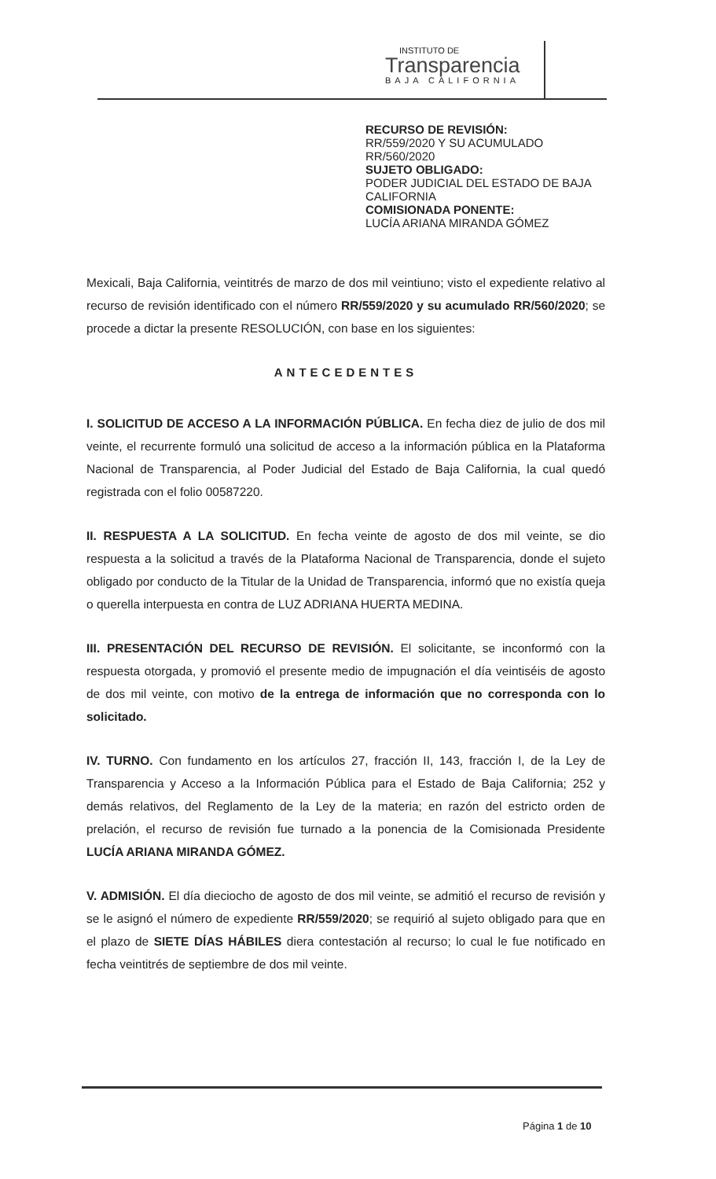INSTITUTO DE
Transparencia
BAJA CALIFORNIA
RECURSO DE REVISIÓN:
RR/559/2020 Y SU ACUMULADO RR/560/2020
SUJETO OBLIGADO:
PODER JUDICIAL DEL ESTADO DE BAJA CALIFORNIA
COMISIONADA PONENTE:
LUCÍA ARIANA MIRANDA GÓMEZ
Mexicali, Baja California, veintitrés de marzo de dos mil veintiuno; visto el expediente relativo al recurso de revisión identificado con el número RR/559/2020 y su acumulado RR/560/2020; se procede a dictar la presente RESOLUCIÓN, con base en los siguientes:
ANTECEDENTES
I. SOLICITUD DE ACCESO A LA INFORMACIÓN PÚBLICA. En fecha diez de julio de dos mil veinte, el recurrente formuló una solicitud de acceso a la información pública en la Plataforma Nacional de Transparencia, al Poder Judicial del Estado de Baja California, la cual quedó registrada con el folio 00587220.
II. RESPUESTA A LA SOLICITUD. En fecha veinte de agosto de dos mil veinte, se dio respuesta a la solicitud a través de la Plataforma Nacional de Transparencia, donde el sujeto obligado por conducto de la Titular de la Unidad de Transparencia, informó que no existía queja o querella interpuesta en contra de LUZ ADRIANA HUERTA MEDINA.
III. PRESENTACIÓN DEL RECURSO DE REVISIÓN. El solicitante, se inconformó con la respuesta otorgada, y promovió el presente medio de impugnación el día veintiséis de agosto de dos mil veinte, con motivo de la entrega de información que no corresponda con lo solicitado.
IV. TURNO. Con fundamento en los artículos 27, fracción II, 143, fracción I, de la Ley de Transparencia y Acceso a la Información Pública para el Estado de Baja California; 252 y demás relativos, del Reglamento de la Ley de la materia; en razón del estricto orden de prelación, el recurso de revisión fue turnado a la ponencia de la Comisionada Presidente LUCÍA ARIANA MIRANDA GÓMEZ.
V. ADMISIÓN. El día dieciocho de agosto de dos mil veinte, se admitió el recurso de revisión y se le asignó el número de expediente RR/559/2020; se requirió al sujeto obligado para que en el plazo de SIETE DÍAS HÁBILES diera contestación al recurso; lo cual le fue notificado en fecha veintitrés de septiembre de dos mil veinte.
Página 1 de 10